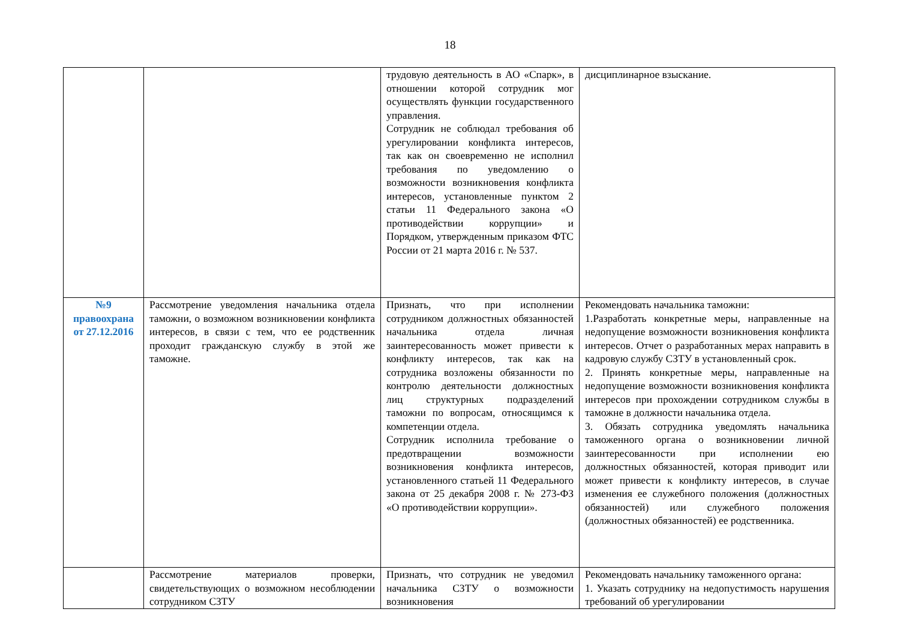18
| | | трудовую деятельность в АО «Спарк», в отношении которой сотрудник мог осуществлять функции государственного управления. Сотрудник не соблюдал требования об урегулировании конфликта интересов, так как он своевременно не исполнил требования по уведомлению о возможности возникновения конфликта интересов, установленные пунктом 2 статьи 11 Федерального закона «О противодействии коррупции» и Порядком, утвержденным приказом ФТС России от 21 марта 2016 г. № 537. | дисциплинарное взыскание. |
| №9 правоохрана от 27.12.2016 | Рассмотрение уведомления начальника отдела таможни, о возможном возникновении конфликта интересов, в связи с тем, что ее родственник проходит гражданскую службу в этой же таможне. | Признать, что при исполнении сотрудником должностных обязанностей начальника отдела личная заинтересованность может привести к конфликту интересов, так как на сотрудника возложены обязанности по контролю деятельности должностных лиц структурных подразделений таможни по вопросам, относящимся к компетенции отдела. Сотрудник исполнила требование о предотвращении возможности возникновения конфликта интересов, установленного статьей 11 Федерального закона от 25 декабря 2008 г. № 273-ФЗ «О противодействии коррупции». | Рекомендовать начальника таможни: 1.Разработать конкретные меры, направленные на недопущение возможности возникновения конфликта интересов. Отчет о разработанных мерах направить в кадровую службу СЗТУ в установленный срок. 2. Принять конкретные меры, направленные на недопущение возможности возникновения конфликта интересов при прохождении сотрудником службы в таможне в должности начальника отдела. 3. Обязать сотрудника уведомлять начальника таможенного органа о возникновении личной заинтересованности при исполнении ею должностных обязанностей, которая приводит или может привести к конфликту интересов, в случае изменения ее служебного положения (должностных обязанностей) или служебного положения (должностных обязанностей) ее родственника. |
| | Рассмотрение материалов проверки, свидетельствующих о возможном несоблюдении сотрудником СЗТУ | Признать, что сотрудник не уведомил начальника СЗТУ о возможности возникновения | Рекомендовать начальнику таможенного органа: 1. Указать сотруднику на недопустимость нарушения требований об урегулировании |